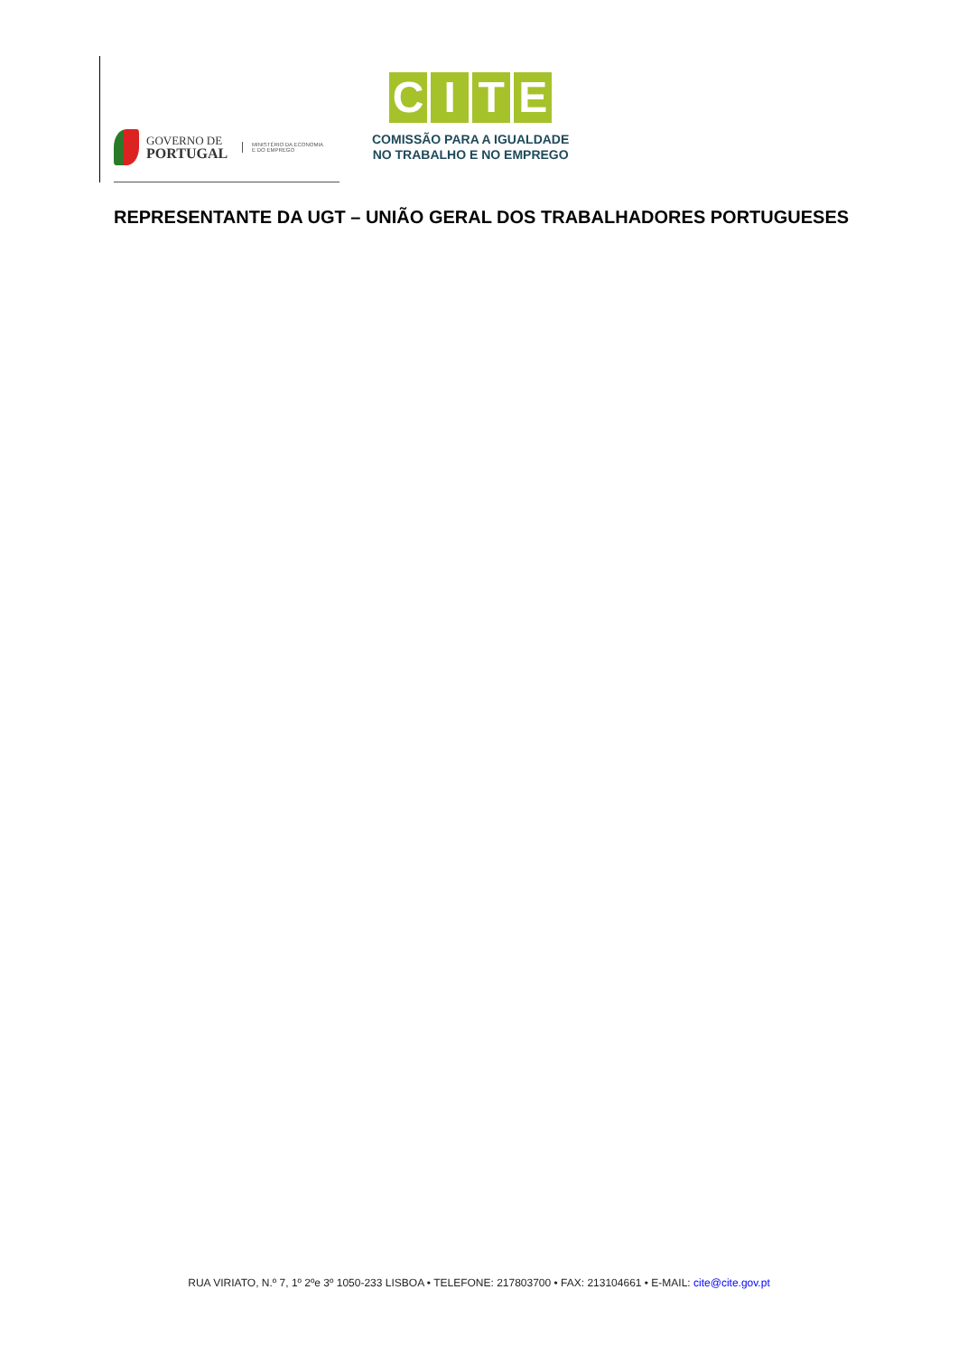GOVERNO DE
PORTUGAL
MINISTÉRIO DA ECONOMIA
E DO EMPREGO
CITE
COMISSÃO PARA A IGUALDADE
NO TRABALHO E NO EMPREGO
REPRESENTANTE DA UGT – UNIÃO GERAL DOS TRABALHADORES PORTUGUESES
RUA VIRIATO, N.º 7, 1º 2ºe 3º 1050-233 LISBOA • TELEFONE: 217803700 • FAX: 213104661 • E-MAIL: cite@cite.gov.pt